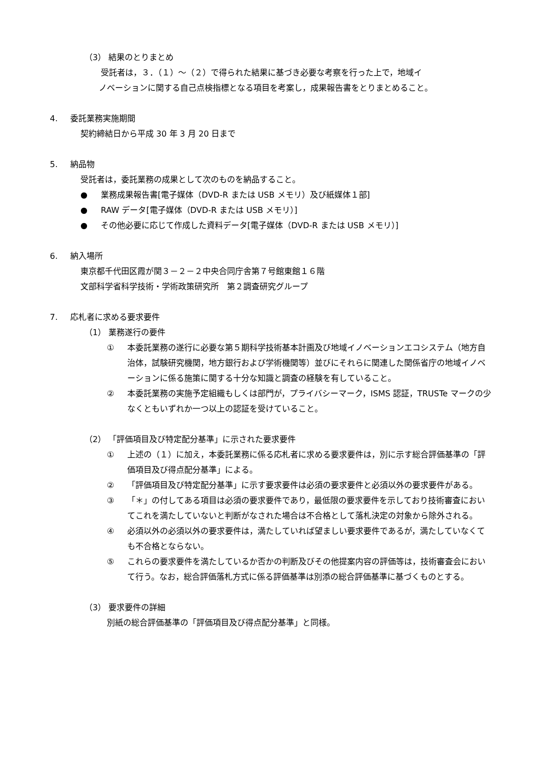（3） 結果のとりまとめ
受託者は，３．（１）～（２）で得られた結果に基づき必要な考察を行った上で，地域イ
ノベーションに関する自己点検指標となる項目を考案し，成果報告書をとりまとめること。
4. 委託業務実施期間
契約締結日から平成 30 年 3 月 20 日まで
5. 納品物
受託者は，委託業務の成果として次のものを納品すること。
● 業務成果報告書[電子媒体（DVD-R または USB メモリ）及び紙媒体１部]
● RAW データ[電子媒体（DVD-R または USB メモリ）]
● その他必要に応じて作成した資料データ[電子媒体（DVD-R または USB メモリ）]
6. 納入場所
東京都千代田区霞が関３－２－２中央合同庁舎第７号館東館１６階
文部科学省科学技術・学術政策研究所　第２調査研究グループ
7. 応札者に求める要求要件
（1） 業務遂行の要件
① 本委託業務の遂行に必要な第５期科学技術基本計画及び地域イノベーションエコシステム（地方自治体，試験研究機関，地方銀行および学術機関等）並びにそれらに関連した関係省庁の地域イノベーションに係る施策に関する十分な知識と調査の経験を有していること。
② 本委託業務の実施予定組織もしくは部門が，プライバシーマーク，ISMS 認証，TRUSTe マークの少なくともいずれか一つ以上の認証を受けていること。
（2） 「評価項目及び特定配分基準」に示された要求要件
① 上述の（１）に加え，本委託業務に係る応札者に求める要求要件は，別に示す総合評価基準の「評価項目及び得点配分基準」による。
② 「評価項目及び特定配分基準」に示す要求要件は必須の要求要件と必須以外の要求要件がある。
③ 「＊」の付してある項目は必須の要求要件であり，最低限の要求要件を示しており技術審査においてこれを満たしていないと判断がなされた場合は不合格として落札決定の対象から除外される。
④ 必須以外の必須以外の要求要件は，満たしていれば望ましい要求要件であるが，満たしていなくても不合格とならない。
⑤ これらの要求要件を満たしているか否かの判断及びその他提案内容の評価等は，技術審査会において行う。なお，総合評価落札方式に係る評価基準は別添の総合評価基準に基づくものとする。
（3） 要求要件の詳細
別紙の総合評価基準の「評価項目及び得点配分基準」と同様。